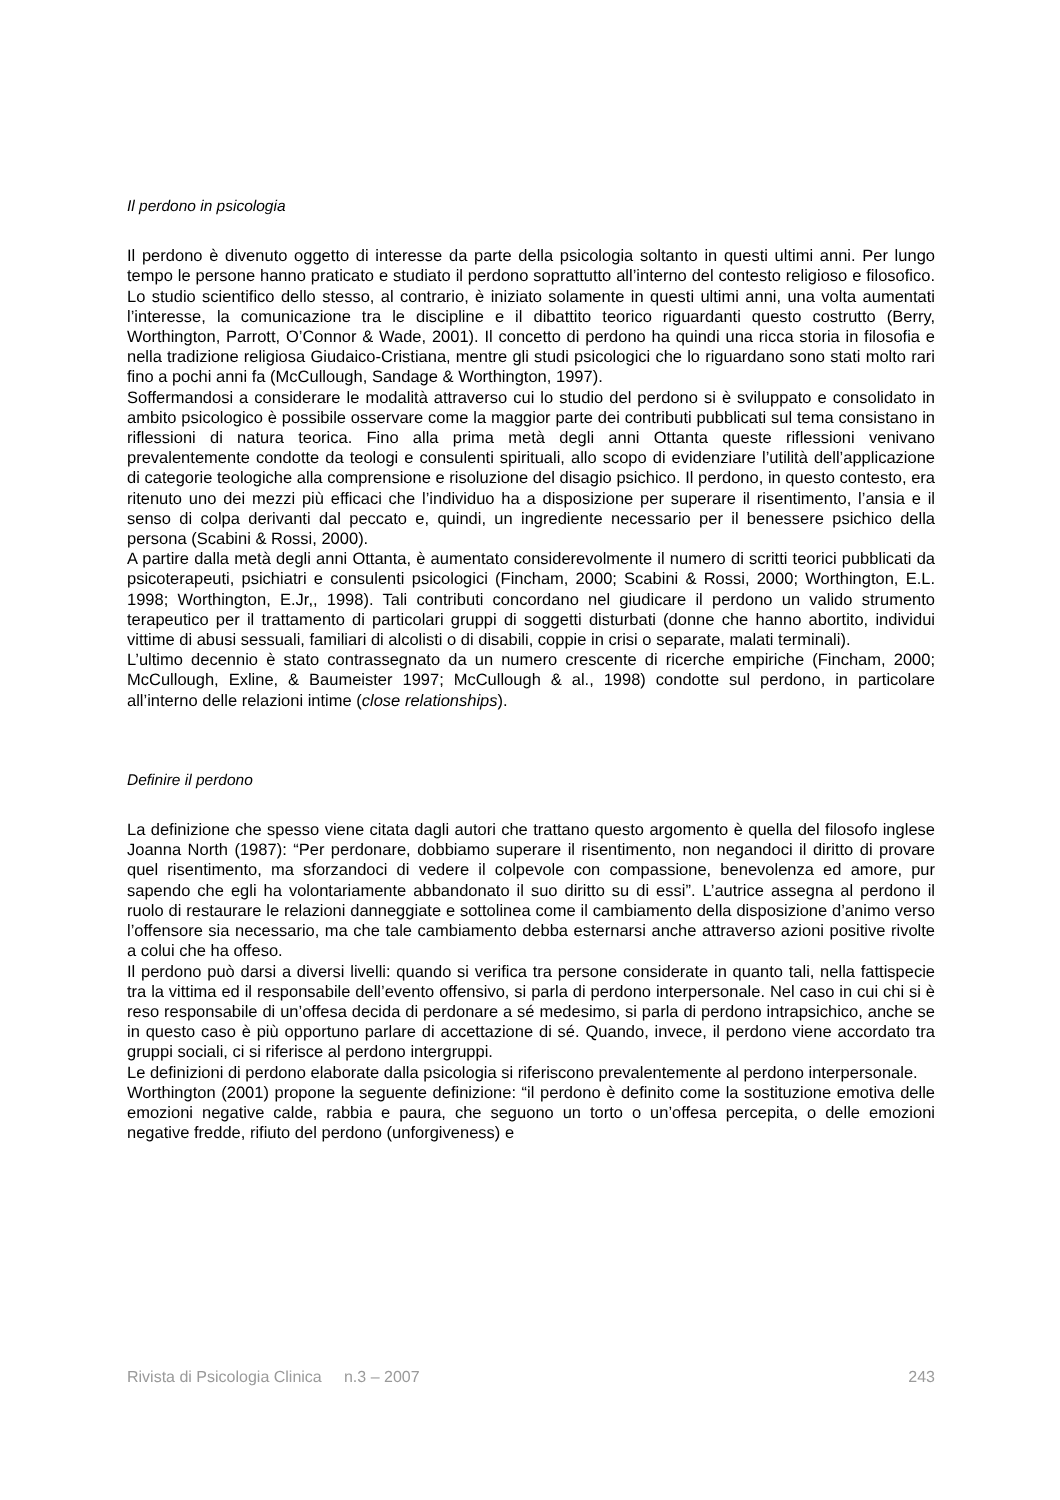Il perdono in psicologia
Il perdono è divenuto oggetto di interesse da parte della psicologia soltanto in questi ultimi anni. Per lungo tempo le persone hanno praticato e studiato il perdono soprattutto all’interno del contesto religioso e filosofico. Lo studio scientifico dello stesso, al contrario, è iniziato solamente in questi ultimi anni, una volta aumentati l’interesse, la comunicazione tra le discipline e il dibattito teorico riguardanti questo costrutto (Berry, Worthington, Parrott, O’Connor & Wade, 2001). Il concetto di perdono ha quindi una ricca storia in filosofia e nella tradizione religiosa Giudaico-Cristiana, mentre gli studi psicologici che lo riguardano sono stati molto rari fino a pochi anni fa (McCullough, Sandage & Worthington, 1997).
Soffermandosi a considerare le modalità attraverso cui lo studio del perdono si è sviluppato e consolidato in ambito psicologico è possibile osservare come la maggior parte dei contributi pubblicati sul tema consistano in riflessioni di natura teorica. Fino alla prima metà degli anni Ottanta queste riflessioni venivano prevalentemente condotte da teologi e consulenti spirituali, allo scopo di evidenziare l’utilità dell’applicazione di categorie teologiche alla comprensione e risoluzione del disagio psichico. Il perdono, in questo contesto, era ritenuto uno dei mezzi più efficaci che l’individuo ha a disposizione per superare il risentimento, l’ansia e il senso di colpa derivanti dal peccato e, quindi, un ingrediente necessario per il benessere psichico della persona (Scabini & Rossi, 2000).
A partire dalla metà degli anni Ottanta, è aumentato considerevolmente il numero di scritti teorici pubblicati da psicoterapeuti, psichiatri e consulenti psicologici (Fincham, 2000; Scabini & Rossi, 2000; Worthington, E.L. 1998; Worthington, E.Jr,, 1998). Tali contributi concordano nel giudicare il perdono un valido strumento terapeutico per il trattamento di particolari gruppi di soggetti disturbati (donne che hanno abortito, individui vittime di abusi sessuali, familiari di alcolisti o di disabili, coppie in crisi o separate, malati terminali).
L’ultimo decennio è stato contrassegnato da un numero crescente di ricerche empiriche (Fincham, 2000; McCullough, Exline, & Baumeister 1997; McCullough & al., 1998) condotte sul perdono, in particolare all’interno delle relazioni intime (close relationships).
Definire il perdono
La definizione che spesso viene citata dagli autori che trattano questo argomento è quella del filosofo inglese Joanna North (1987): “Per perdonare, dobbiamo superare il risentimento, non negandoci il diritto di provare quel risentimento, ma sforzandoci di vedere il colpevole con compassione, benevolenza ed amore, pur sapendo che egli ha volontariamente abbandonato il suo diritto su di essi”. L’autrice assegna al perdono il ruolo di restaurare le relazioni danneggiate e sottolinea come il cambiamento della disposizione d’animo verso l’offensore sia necessario, ma che tale cambiamento debba esternarsi anche attraverso azioni positive rivolte a colui che ha offeso.
Il perdono può darsi a diversi livelli: quando si verifica tra persone considerate in quanto tali, nella fattispecie tra la vittima ed il responsabile dell’evento offensivo, si parla di perdono interpersonale. Nel caso in cui chi si è reso responsabile di un’offesa decida di perdonare a sé medesimo, si parla di perdono intrapsichico, anche se in questo caso è più opportuno parlare di accettazione di sé. Quando, invece, il perdono viene accordato tra gruppi sociali, ci si riferisce al perdono intergruppi.
Le definizioni di perdono elaborate dalla psicologia si riferiscono prevalentemente al perdono interpersonale.
Worthington (2001) propone la seguente definizione: “il perdono è definito come la sostituzione emotiva delle emozioni negative calde, rabbia e paura, che seguono un torto o un’offesa percepita, o delle emozioni negative fredde, rifiuto del perdono (unforgiveness) e
Rivista di Psicologia Clinica n.3 – 2007 243